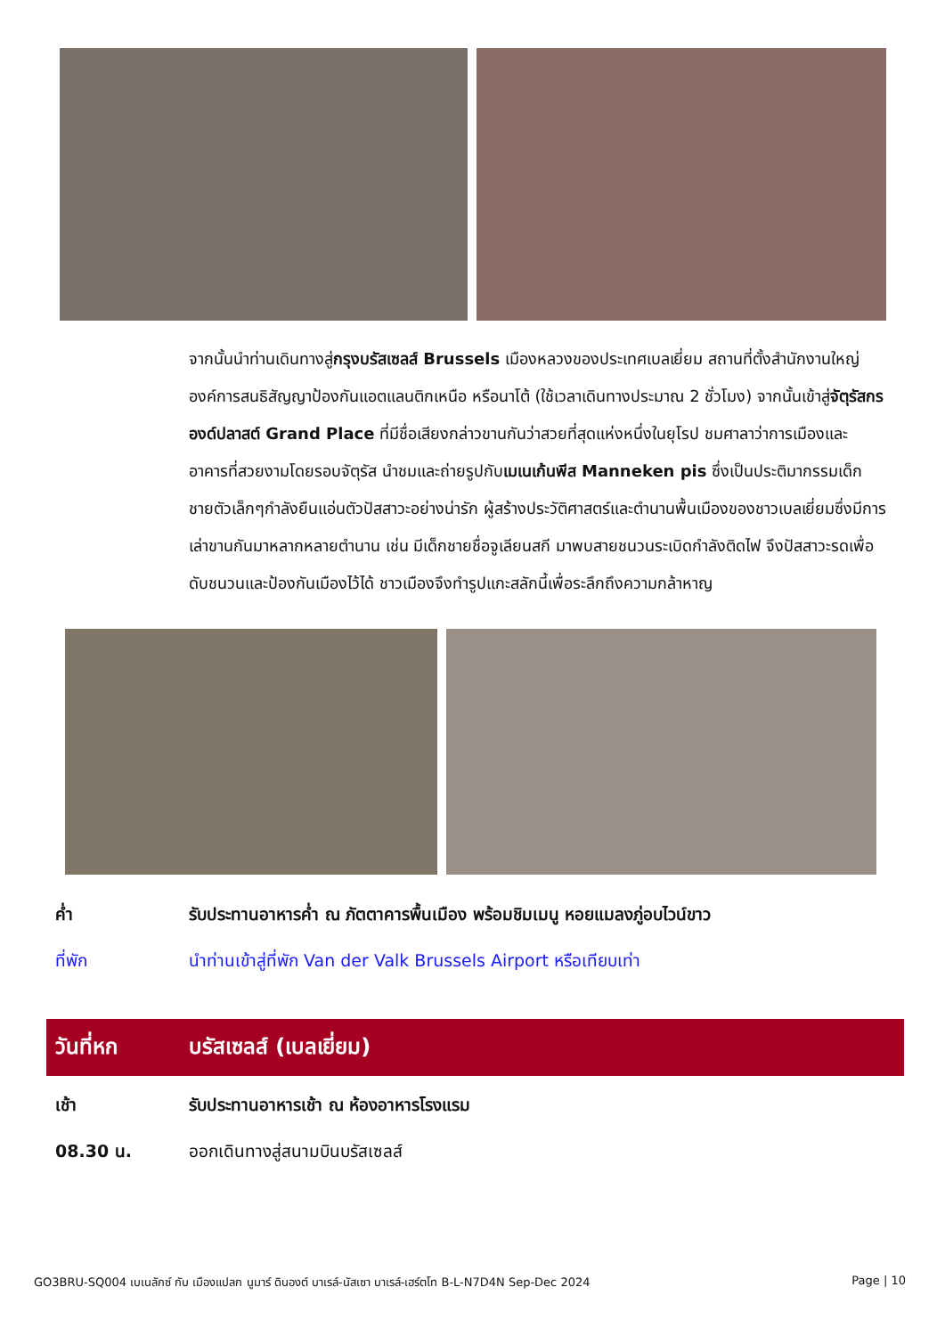จากนั้นนำท่านเดินทางสู่กรุงบรัสเซลส์ Brussels เมืองหลวงของประเทศเบลเยี่ยม สถานที่ตั้งสำนักงานใหญ่องค์การสนธิสัญญาป้องกันแอตแลนติกเหนือ หรือนาโต้ (ใช้เวลาเดินทางประมาณ 2 ชั่วโมง) จากนั้นเข้าสู่จัตุรัสกรองด์ปลาสต์ Grand Place ที่มีชื่อเสียงกล่าวขานกันว่าสวยที่สุดแห่งหนึ่งในยุโรป ชมศาลาว่าการเมืองและอาคารที่สวยงามโดยรอบจัตุรัส นำชมและถ่ายรูปกับเมเนเก้นพีส Manneken pis ซึ่งเป็นประติมากรรมเด็กชายตัวเล็กๆกำลังยืนแอ่นตัวปัสสาวะอย่างน่ารัก ผู้สร้างประวัติศาสตร์และตำนานพื้นเมืองของชาวเบลเยี่ยมซึ่งมีการเล่าขานกันมาหลากหลายตำนาน เช่น มีเด็กชายชื่อจูเลียนสกี มาพบสายชนวนระเบิดกำลังติดไฟ จึงปัสสาวะรดเพื่อดับชนวนและป้องกันเมืองไว้ได้ ชาวเมืองจึงทำรูปแกะสลักนี้เพื่อระลึกถึงความกล้าหาญ
ค่ำ รับประทานอาหารค่ำ ณ ภัตตาคารพื้นเมือง พร้อมชิมเมนู หอยแมลงภู่อบไวน์ขาว
ที่พัก นำท่านเข้าสู่ที่พัก Van der Valk Brussels Airport หรือเทียบเท่า
วันที่หก บรัสเซลส์ (เบลเยี่ยม)
เช้า รับประทานอาหารเช้า ณ ห้องอาหารโรงแรม
08.30 น. ออกเดินทางสู่สนามบินบรัสเซลส์
GO3BRU-SQ004 เบเนลักซ์ กับ เมืองแปลก นูมาร์ ดินองต์ บาเรล์-นัสเซา บาเรล์-เฮร์ตโท B-L-N7D4N Sep-Dec 2024 Page | 10